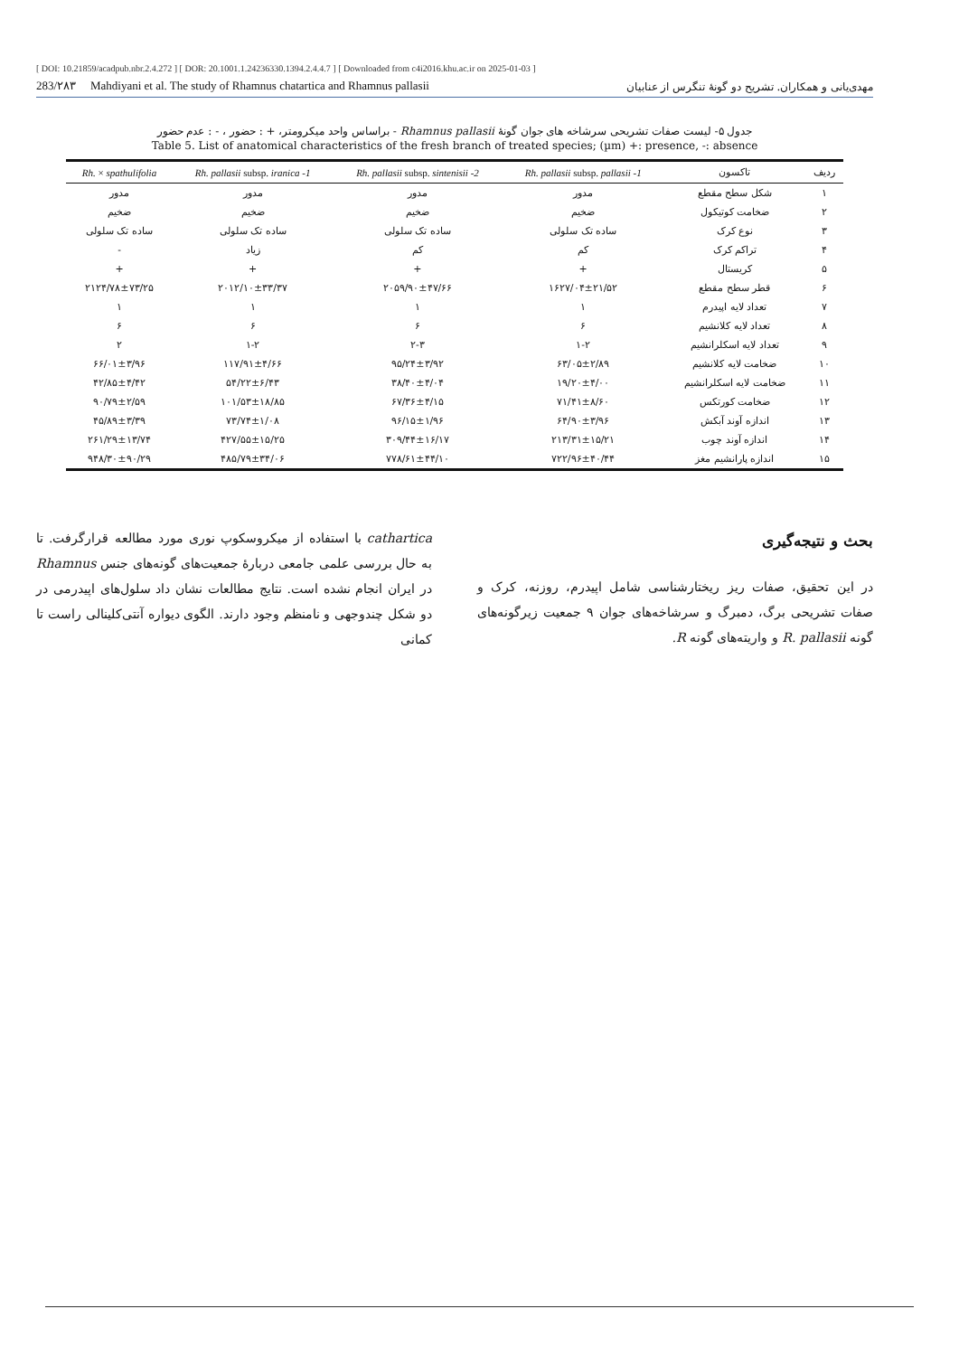[ DOI: 10.21859/acadpub.nbr.2.4.272 ] [ DOR: 20.1001.1.24236330.1394.2.4.4.7 ] [ Downloaded from c4i2016.khu.ac.ir on 2025-01-03 ]
283/۲۸۳ Mahdiyani et al. The study of Rhamnus chatartica and Rhamnus pallasii مهدی‌یانی و همکاران. تشریح دو گونهٔ تنگرس از عنابیان
جدول ۵- لیست صفات تشریحی سرشاخه های جوان گونهٔ Rhamnus pallasii - براساس واحد میکرومتر، + : حضور ، - : عدم حضور
Table 5. List of anatomical characteristics of the fresh branch of treated species; (µm) +: presence, -: absence
| ردیف | تاکسون | Rh. pallasii subsp. pallasii -1 | Rh. pallasii subsp. sintenisii -2 | Rh. pallasii subsp. iranica -1 | Rh. × spathulifolia |
| --- | --- | --- | --- | --- | --- |
| ۱ | شکل سطح مقطع | مدور | مدور | مدور | مدور |
| ۲ | ضخامت کوتیکول | ضخیم | ضخیم | ضخیم | ضخیم |
| ۳ | نوع کرک | ساده تک سلولی | ساده تک سلولی | ساده تک سلولی | ساده تک سلولی |
| ۴ | تراکم کرک | کم | کم | زیاد | - |
| ۵ | کریستال | + | + | + | + |
| ۶ | قطر سطح مقطع | ۱۶۲۷/۰۴±۲۱/۵۲ | ۲۰۵۹/۹۰±۴۷/۶۶ | ۲۰۱۲/۱۰±۳۳/۳۷ | ۲۱۲۴/۷۸±۷۳/۲۵ |
| ۷ | تعداد لایه اپیدرم | ۱ | ۱ | ۱ | ۱ |
| ۸ | تعداد لایه کلانشیم | ۶ | ۶ | ۶ | ۶ |
| ۹ | تعداد لایه اسکلرانشیم | ۱-۲ | ۲-۳ | ۱-۲ | ۲ |
| ۱۰ | ضخامت لایه کلانشیم | ۶۳/۰۵±۲/۸۹ | ۹۵/۲۴±۳/۹۲ | ۱۱۷/۹۱±۴/۶۶ | ۶۶/۰۱±۳/۹۶ |
| ۱۱ | ضخامت لایه اسکلرانشیم | ۱۹/۲۰±۴/۰۰ | ۳۸/۴۰±۴/۰۴ | ۵۴/۲۲±۶/۴۳ | ۴۲/۸۵±۴/۴۲ |
| ۱۲ | ضخامت کورتکس | ۷۱/۴۱±۸/۶۰ | ۶۷/۳۶±۴/۱۵ | ۱۰۱/۵۳±۱۸/۸۵ | ۹۰/۷۹±۲/۵۹ |
| ۱۳ | اندازه آوند آبکش | ۶۴/۹۰±۳/۹۶ | ۹۶/۱۵±۱/۹۶ | ۷۳/۷۴±۱/۰۸ | ۴۵/۸۹±۳/۳۹ |
| ۱۴ | اندازه آوند چوب | ۲۱۳/۳۱±۱۵/۲۱ | ۳۰۹/۴۴±۱۶/۱۷ | ۴۲۷/۵۵±۱۵/۲۵ | ۲۶۱/۲۹±۱۳/۷۴ |
| ۱۵ | اندازه پارانشیم مغز | ۷۲۲/۹۶±۴۰/۴۴ | ۷۷۸/۶۱±۴۴/۱۰ | ۴۸۵/۷۹±۳۴/۰۶ | ۹۴۸/۳۰±۹۰/۲۹ |
بحث و نتیجه‌گیری
در این تحقیق، صفات ریز ریختارشناسی شامل اپیدرم، روزنه، کرک و صفات تشریحی برگ، دمبرگ و سرشاخه‌های جوان ۹ جمعیت زیرگونه‌های گونه R. pallasii و واریته‌های گونه R.
cathartica با استفاده از میکروسکوپ نوری مورد مطالعه قرارگرفت. تا به حال بررسی علمی جامعی دربارهٔ جمعیت‌های گونه‌های جنس Rhamnus در ایران انجام نشده است. نتایج مطالعات نشان داد سلول‌های اپیدرمی در دو شکل چندوجهی و نامنظم وجود دارند. الگوی دیواره آنتی‌کلینالی راست تا کمانی